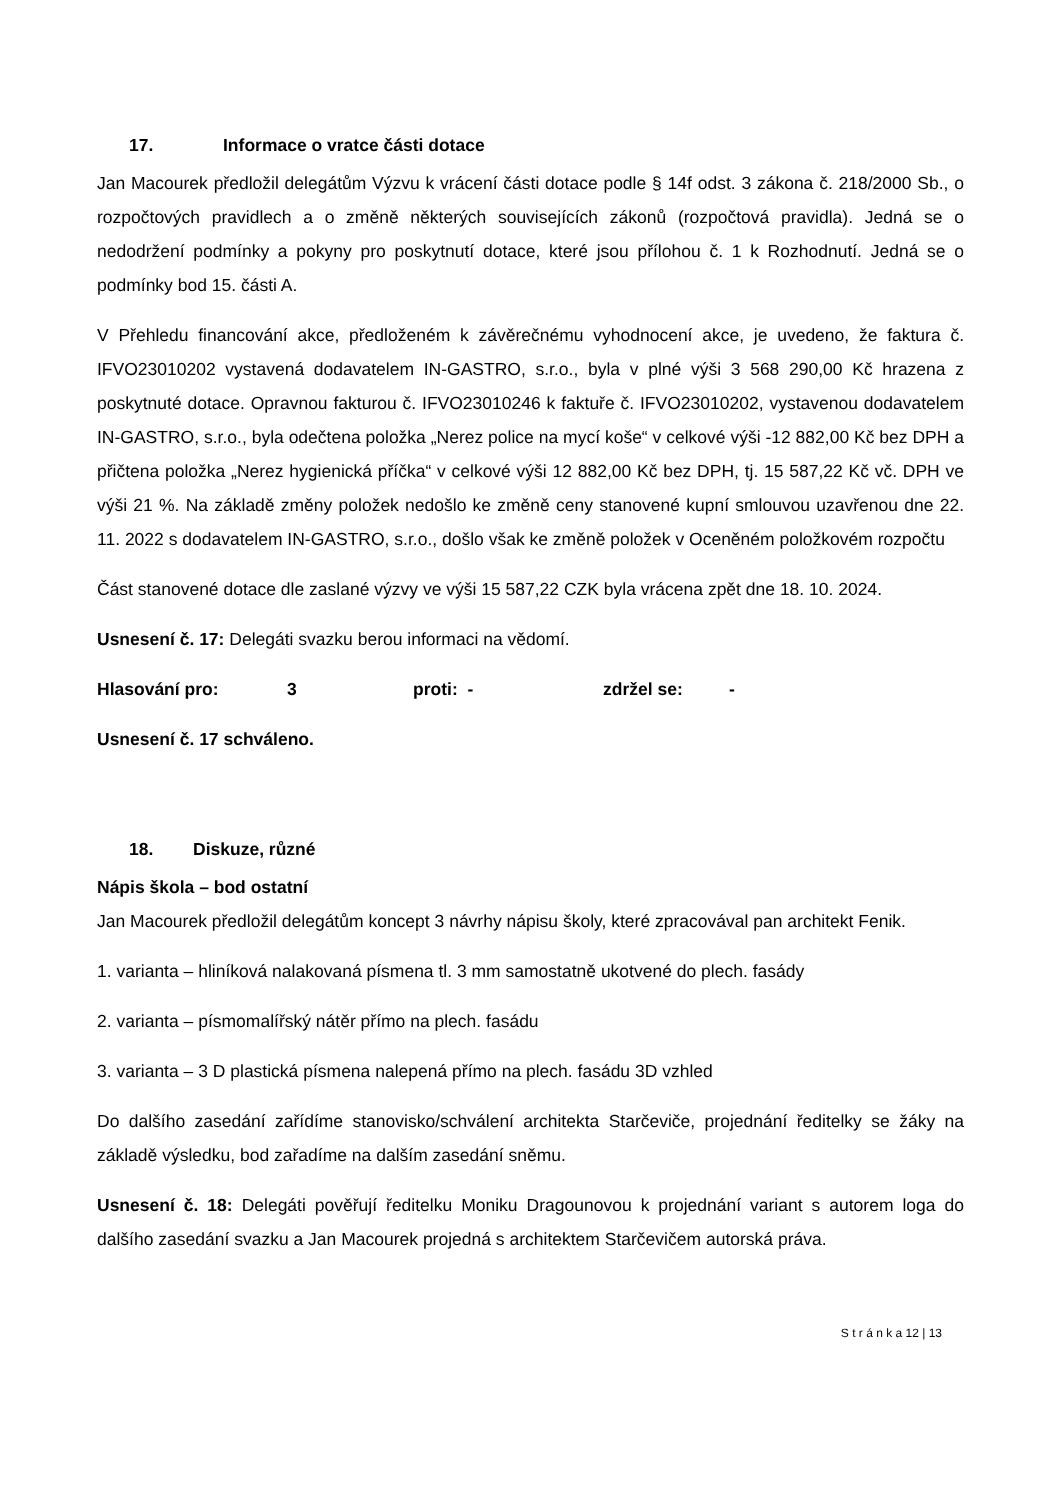17. Informace o vratce části dotace
Jan Macourek předložil delegátům Výzvu k vrácení části dotace podle § 14f odst. 3 zákona č. 218/2000 Sb., o rozpočtových pravidlech a o změně některých souvisejících zákonů (rozpočtová pravidla). Jedná se o nedodržení podmínky a pokyny pro poskytnutí dotace, které jsou přílohou č. 1 k Rozhodnutí. Jedná se o podmínky bod 15. části A.
V Přehledu financování akce, předloženém k závěrečnému vyhodnocení akce, je uvedeno, že faktura č. IFVO23010202 vystavená dodavatelem IN-GASTRO, s.r.o., byla v plné výši 3 568 290,00 Kč hrazena z poskytnuté dotace. Opravnou fakturou č. IFVO23010246 k faktuře č. IFVO23010202, vystavenou dodavatelem IN-GASTRO, s.r.o., byla odečtena položka „Nerez police na mycí koše“ v celkové výši -12 882,00 Kč bez DPH a přičtena položka „Nerez hygienická příčka“ v celkové výši 12 882,00 Kč bez DPH, tj. 15 587,22 Kč vč. DPH ve výši 21 %. Na základě změny položek nedošlo ke změně ceny stanovené kupní smlouvou uzavřenou dne 22. 11. 2022 s dodavatelem IN-GASTRO, s.r.o., došlo však ke změně položek v Oceněném položkovém rozpočtu
Část stanovené dotace dle zaslané výzvy ve výši 15 587,22 CZK byla vrácena zpět dne 18. 10. 2024.
Usnesení č. 17: Delegáti svazku berou informaci na vědomí.
Hlasování pro: 3 proti: - zdržel se: -
Usnesení č. 17 schváleno.
18. Diskuze, různé
Nápis škola – bod ostatní
Jan Macourek předložil delegátům koncept 3 návrhy nápisu školy, které zpracovával pan architekt Fenik.
1. varianta – hliníková nalakovaná písmena tl. 3 mm samostatně ukotvené do plech. fasády
2. varianta – písmomalířský nátěr přímo na plech. fasádu
3. varianta – 3 D plastická písmena nalepená přímo na plech. fasádu 3D vzhled
Do dalšího zasedání zařídíme stanovisko/schválení architekta Starčeviče, projednání ředitelky se žáky na základě výsledku, bod zařadíme na dalším zasedání sněmu.
Usnesení č. 18: Delegáti pověřují ředitelku Moniku Dragounovou k projednání variant s autorem loga do dalšího zasedání svazku a Jan Macourek projedná s architektem Starčevičem autorská práva.
S t r á n k a 12 | 13